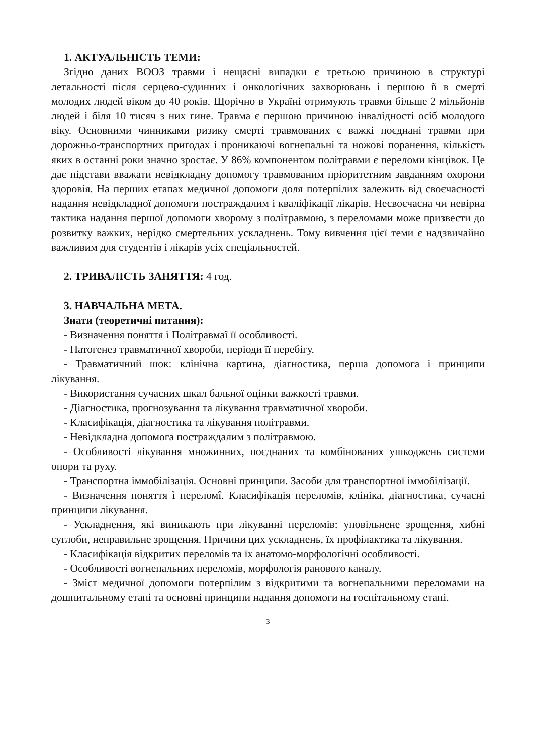1. АКТУАЛЬНІСТЬ ТЕМИ:
Згідно даних ВООЗ травми і нещасні випадки є третьою причиною в структурі летальності після серцево-судинних і онкологічних захворювань і першою ñ в смерті молодих людей віком до 40 років. Щорічно в Україні отримують травми більше 2 мільйонів людей і біля 10 тисяч з них гине. Травма є першою причиною інвалідності осіб молодого віку. Основними чинниками ризику смерті травмованих є важкі поєднані травми при дорожньо-транспортних пригодах і проникаючі вогнепальні та ножові поранення, кількість яких в останні роки значно зростає. У 86% компонентом політравми є переломи кінцівок. Це дає підстави вважати невідкладну допомогу травмованим пріоритетним завданням охорони здоровíя. На перших етапах медичної допомоги доля потерпілих залежить від своєчасності надання невідкладної допомоги постраждалим і кваліфікації лікарів. Несвоєчасна чи невірна тактика надання першої допомоги хворому з політравмою, з переломами може призвести до розвитку важких, нерідко смертельних ускладнень. Тому вивчення цієї теми є надзвичайно важливим для студентів і лікарів усіх спеціальностей.
2. ТРИВАЛІСТЬ ЗАНЯТТЯ: 4 год.
3. НАВЧАЛЬНА МЕТА.
Знати (теоретичні питання):
- Визначення поняття ì Політравмаî її особливості.
- Патогенез травматичної хвороби, періоди її перебігу.
- Травматичний шок: клінічна картина, діагностика, перша допомога і принципи лікування.
- Використання сучасних шкал бальної оцінки важкості травми.
- Діагностика, прогнозування та лікування травматичної хвороби.
- Класифікація, діагностика та лікування політравми.
- Невідкладна допомога постраждалим з політравмою.
- Особливості лікування множинних, поєднаних та комбінованих ушкоджень системи опори та руху.
- Транспортна іммобілізація. Основні принципи. Засоби для транспортної іммобілізації.
- Визначення поняття ì переломî. Класифікація переломів, клініка, діагностика, сучасні принципи лікування.
- Ускладнення, які виникають при лікуванні переломів: уповільнене зрощення, хибні суглоби, неправильне зрощення. Причини цих ускладнень, їх профілактика та лікування.
- Класифікація відкритих переломів та їх анатомо-морфологічні особливості.
- Особливості вогнепальних переломів, морфологія ранового каналу.
- Зміст медичної допомоги потерпілим з відкритими та вогнепальними переломами на дошпитальному етапі та основні принципи надання допомоги на госпітальному етапі.
3